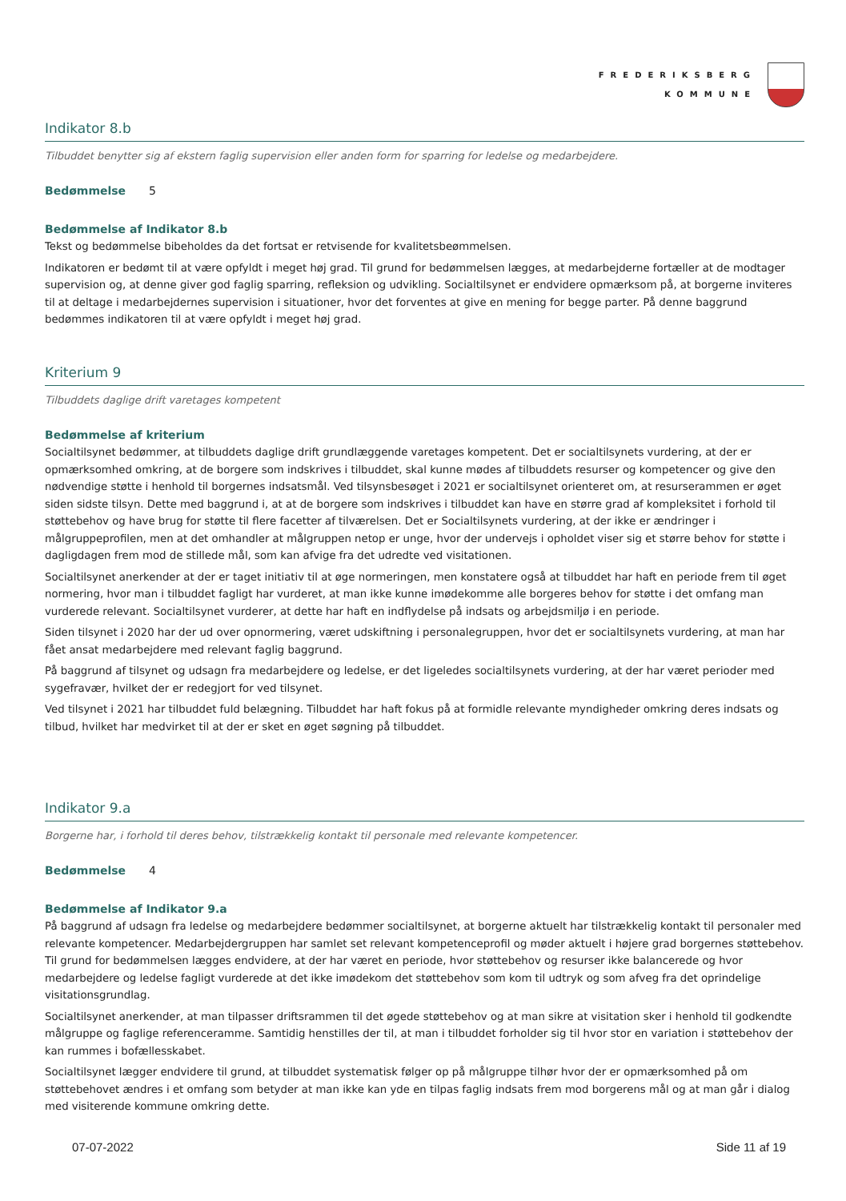FREDERIKSBERG
KOMMUNE
Indikator 8.b
Tilbuddet benytter sig af ekstern faglig supervision eller anden form for sparring for ledelse og medarbejdere.
Bedømmelse 5
Bedømmelse af Indikator 8.b
Tekst og bedømmelse bibeholdes da det fortsat er retvisende for kvalitetsbeømmelsen.
Indikatoren er bedømt til at være opfyldt i meget høj grad. Til grund for bedømmelsen lægges, at medarbejderne fortæller at de modtager supervision og, at denne giver god faglig sparring, refleksion og udvikling. Socialtilsynet er endvidere opmærksom på, at borgerne inviteres til at deltage i medarbejdernes supervision i situationer, hvor det forventes at give en mening for begge parter. På denne baggrund bedømmes indikatoren til at være opfyldt i meget høj grad.
Kriterium 9
Tilbuddets daglige drift varetages kompetent
Bedømmelse af kriterium
Socialtilsynet bedømmer, at tilbuddets daglige drift grundlæggende varetages kompetent. Det er socialtilsynets vurdering, at der er opmærksomhed omkring, at de borgere som indskrives i tilbuddet, skal kunne mødes af tilbuddets resurser og kompetencer og give den nødvendige støtte i henhold til borgernes indsatsmål. Ved tilsynsbesøget i 2021 er socialtilsynet orienteret om, at resurserammen er øget siden sidste tilsyn. Dette med baggrund i, at at de borgere som indskrives i tilbuddet kan have en større grad af kompleksitet i forhold til støttebehov og have brug for støtte til flere facetter af tilværelsen. Det er Socialtilsynets vurdering, at der ikke er ændringer i målgruppeprofilen, men at det omhandler at målgruppen netop er unge, hvor der undervejs i opholdet viser sig et større behov for støtte i dagligdagen frem mod de stillede mål, som kan afvige fra det udredte ved visitationen.
Socialtilsynet anerkender at der er taget initiativ til at øge normeringen, men konstatere også at tilbuddet har haft en periode frem til øget normering, hvor man i tilbuddet fagligt har vurderet, at man ikke kunne imødekomme alle borgeres behov for støtte i det omfang man vurderede relevant. Socialtilsynet vurderer, at dette har haft en indflydelse på indsats og arbejdsmiljø i en periode.
Siden tilsynet i 2020 har der ud over opnormering, været udskiftning i personalegruppen, hvor det er socialtilsynets vurdering, at man har fået ansat medarbejdere med relevant faglig baggrund.
På baggrund af tilsynet og udsagn fra medarbejdere og ledelse, er det ligeledes socialtilsynets vurdering, at der har været perioder med sygefravær, hvilket der er redegjort for ved tilsynet.
Ved tilsynet i 2021 har tilbuddet fuld belægning. Tilbuddet har haft fokus på at formidle relevante myndigheder omkring deres indsats og tilbud, hvilket har medvirket til at der er sket en øget søgning på tilbuddet.
Indikator 9.a
Borgerne har, i forhold til deres behov, tilstrækkelig kontakt til personale med relevante kompetencer.
Bedømmelse 4
Bedømmelse af Indikator 9.a
På baggrund af udsagn fra ledelse og medarbejdere bedømmer socialtilsynet, at borgerne aktuelt har tilstrækkelig kontakt til personaler med relevante kompetencer. Medarbejdergruppen har samlet set relevant kompetenceprofil og møder aktuelt i højere grad borgernes støttebehov. Til grund for bedømmelsen lægges endvidere, at der har været en periode, hvor støttebehov og resurser ikke balancerede og hvor medarbejdere og ledelse fagligt vurderede at det ikke imødekom det støttebehov som kom til udtryk og som afveg fra det oprindelige visitationsgrundlag.
Socialtilsynet anerkender, at man tilpasser driftsrammen til det øgede støttebehov og at man sikre at visitation sker i henhold til godkendte målgruppe og faglige referenceramme. Samtidig henstilles der til, at man i tilbuddet forholder sig til hvor stor en variation i støttebehov der kan rummes i bofællesskabet.
Socialtilsynet lægger endvidere til grund, at tilbuddet systematisk følger op på målgruppe tilhør hvor der er opmærksomhed på om støttebehovet ændres i et omfang som betyder at man ikke kan yde en tilpas faglig indsats frem mod borgerens mål og at man går i dialog med visiterende kommune omkring dette.
07-07-2022 Side 11 af 19